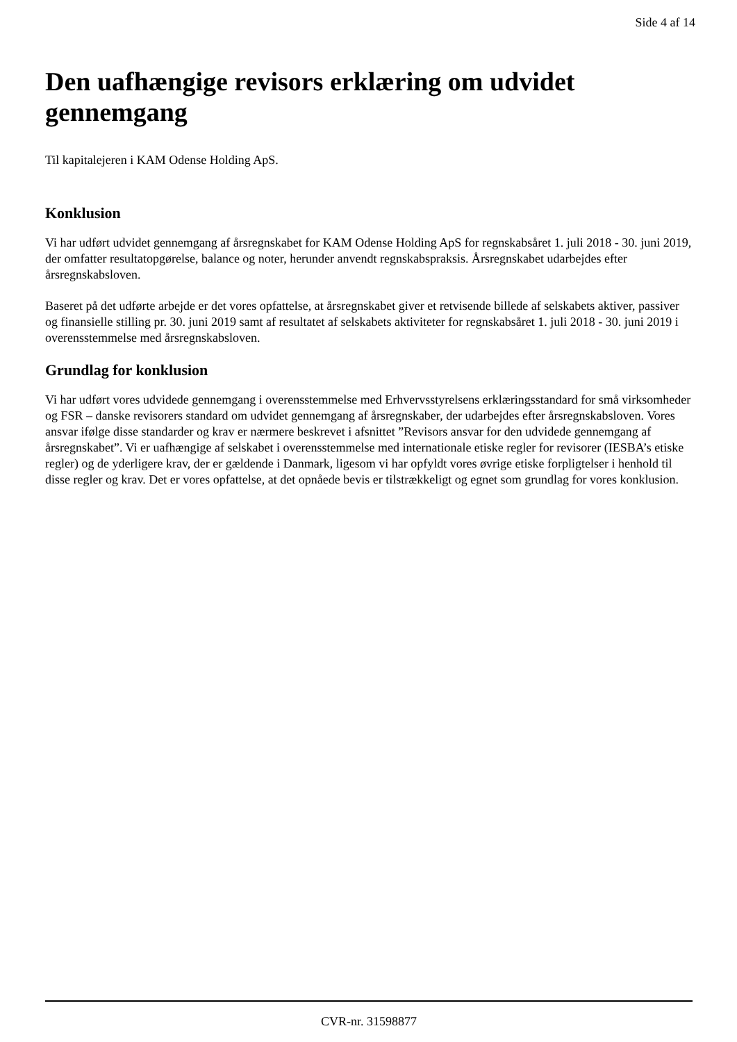Side 4 af 14
Den uafhængige revisors erklæring om udvidet gennemgang
Til kapitalejeren i KAM Odense Holding ApS.
Konklusion
Vi har udført udvidet gennemgang af årsregnskabet for KAM Odense Holding ApS for regnskabsåret 1. juli 2018 - 30. juni 2019, der omfatter resultatopgørelse, balance og noter, herunder anvendt regnskabspraksis. Årsregnskabet udarbejdes efter årsregnskabsloven.
Baseret på det udførte arbejde er det vores opfattelse, at årsregnskabet giver et retvisende billede af selskabets aktiver, passiver og finansielle stilling pr. 30. juni 2019 samt af resultatet af selskabets aktiviteter for regnskabsåret 1. juli 2018 - 30. juni 2019 i overensstemmelse med årsregnskabsloven.
Grundlag for konklusion
Vi har udført vores udvidede gennemgang i overensstemmelse med Erhvervsstyrelsens erklæringsstandard for små virksomheder og FSR – danske revisorers standard om udvidet gennemgang af årsregnskaber, der udarbejdes efter årsregnskabsloven. Vores ansvar ifølge disse standarder og krav er nærmere beskrevet i afsnittet ”Revisors ansvar for den udvidede gennemgang af årsregnskabet”. Vi er uafhængige af selskabet i overensstemmelse med internationale etiske regler for revisorer (IESBA’s etiske regler) og de yderligere krav, der er gældende i Danmark, ligesom vi har opfyldt vores øvrige etiske forpligtelser i henhold til disse regler og krav. Det er vores opfattelse, at det opnåede bevis er tilstrækkeligt og egnet som grundlag for vores konklusion.
CVR-nr. 31598877